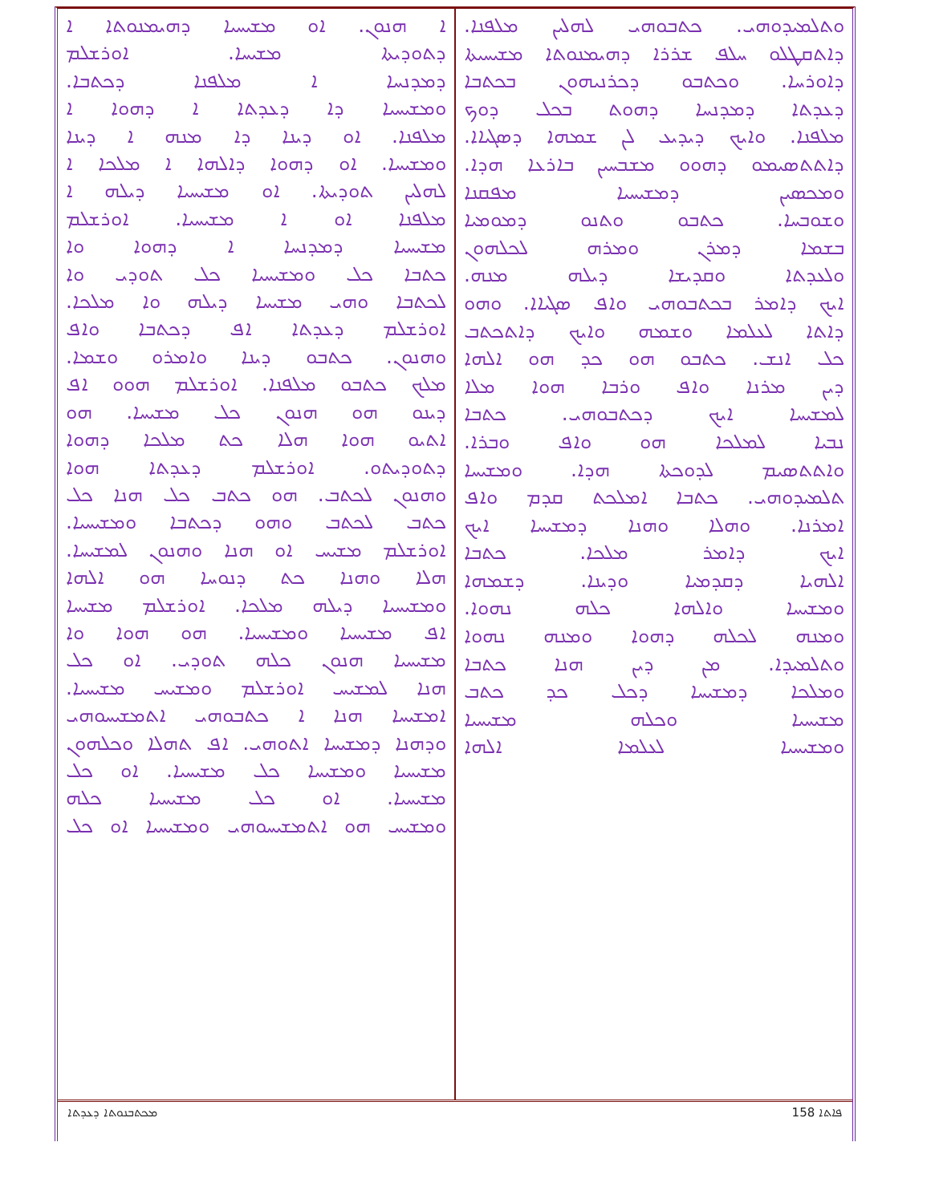ܘܬܠܡܝܕܘܗܝ. ܟܬܒܘܗܝ ܠܗܠܝܢ ܡܠܦܢܐ.
ܕܐܬܩܛܠܘ ܚܠܦ ܫܪܪܐ ܕܗܝܡܢܘܬܐ ܡܫܝܚܝܬܐ
ܕܐܘܪܚܐ. ܘܟܬܒܘ ܕܟܪܢܝܗܘܢ ܒܟܬܒܐ
ܕܥܕܬܐ ܕܡܕܢܚܐ ܕܗܘܬ ܒܟܠ ܕܘܟ
ܡܠܦܢܐ. ܘܐܝܟ ܕܝܕܝܥ ܠܢ ܫܡܗܐ ܕܣܓܝܐܐ.
ܕܐܬܬܣܝܡܘ ܕܗܘܘ ܡܫܒܚܝܢ ܒܐܪܥܐ ܗܕܐ.
ܘܡܟܣܝܢ ܕܡܫܝܚܝܐ ܡܦܩܢܐ
ܘܫܘܒܚܐ. ܟܬܒܘ ܘܬܢܘ ܕܡܘܡܝܐ
ܒܫܡܐ ܕܡܪܢ ܘܡܪܗ ܠܟܠܗܘܢ
ܘܠܥܕܬܐ ܘܩܕܝܫܐ ܕܝܠܗ ܡܢܗ.
ܐܝܟ ܕܐܡܪ ܒܟܬܒܘܗܝ ܘܐܦ ܣܓܝܐܐ. ܘܗܘ
ܕܐܬܐ ܠܥܠܡܐ ܘܫܡܗ ܘܐܝܟ ܕܐܬܟܬܒ
ܟܠ ܐܢܫ. ܟܬܒܘ ܗܘ ܟܕ ܗܘ ܐܠܗܐ
ܕܝܢ ܡܪܢܐ ܘܐܦ ܘܪܒܐ ܗܘܐ ܡܠܐ
ܠܡܫܝܚܐ ܐܝܟ ܕܟܬܒܘܗܝ. ܟܬܒܐ
ܢܒܝܐ ܠܡܠܟܐ ܗܘ ܘܐܦ ܘܒܪܐ.
ܘܐܬܬܣܝܡ ܠܕܘܟܬܐ ܗܕܐ. ܘܡܫܝܚܐ
ܬܠܡܝܕܘܗܝ. ܟܬܒܐ ܐܡܠܟܬ ܩܕܡ ܘܐܦ
ܐܡܪܢܐ. ܘܗܠܐ ܘܗܢܐ ܕܡܫܝܚܐ ܐܝܟ
ܐܝܟ ܕܐܡܪ ܡܠܟܐ. ܟܬܒܐ
ܐܠܗܝܐ ܕܩܕܡܝܐ ܘܕܝܢܐ. ܕܫܡܗܐ
ܘܡܫܝܚܐ ܘܐܠܗܐ ܟܠܗ ܢܗܘܐ.
ܘܡܢܗ ܠܟܠܗ ܕܗܘܐ ܘܡܢܗ ܢܗܘܐ
ܘܬܠܡܝܕܐ. ܡܢ ܕܝܢ ܗܢܐ ܟܬܒܐ
ܘܡܠܟܐ ܕܡܫܝܚܐ ܕܟܠ ܟܕ ܟܬܒ
ܡܫܝܚܝܐ ܘܟܠܗ ܡܫܝܚܝܐ
ܘܡܫܝܚܝܐ ܠܥܠܡܐ ܐܠܗܐ
ܐ ܗܢܘܢ. ܐܘ ܡܫܝܚܝܐ ܕܗܝܡܢܘܬܐ ܐ
ܕܬܘܕܝܬܐ ܡܫܝܚܐ. ܐܘܪܫܠܡ
ܕܡܕܢܚܐ ܐ ܡܠܦܢܐ ܕܟܬܒܐ.
ܘܡܫܝܚܝܐ ܕܐ ܕܥܕܬܐ ܐ ܕܗܘܐ ܐ
ܡܠܦܢܐ. ܐܘ ܕܝܢܐ ܕܐ ܡܢܗ ܐ ܕܝܢܐ
ܘܡܫܝܚܐ. ܐܘ ܕܗܘܐ ܕܐܠܗܐ ܐ ܡܠܟܐ ܐ
ܠܗܠܝܢ ܬܘܕܝܬܐ. ܐܘ ܡܫܝܚܝܐ ܕܝܠܗ ܐ
ܡܠܦܢܐ ܐܘ ܐ ܡܫܝܚܝܐ. ܐܘܪܫܠܡ
ܡܫܝܚܝܐ ܕܡܕܢܚܐ ܐ ܕܗܘܐ ܘܐ
ܟܬܒܐ ܟܠ ܘܡܫܝܚܝܐ ܟܠ ܬܘܕܝ ܘܐ
ܠܟܬܒܐ ܘܗܝ ܡܫܝܚܐ ܕܝܠܗ ܘܐ ܡܠܟܐ.
ܐܘܪܫܠܡ ܕܥܕܬܐ ܐܦ ܕܟܬܒܐ ܘܐܦ
ܘܗܢܘܢ. ܟܬܒܘ ܕܝܢܐ ܘܐܡܪܘ ܘܫܡܐ.
ܡܠܟ ܟܬܒܘ ܡܠܦܢܐ. ܐܘܪܫܠܡ ܗܘܘ ܐܦ
ܕܝܢܘ ܗܘ ܗܢܘܢ ܟܠ ܡܫܝܚܐ. ܗܘ
ܐܬܝܘ ܗܘܐ ܗܠܐ ܟܬ ܡܠܟܐ ܕܗܘܐ
ܕܬܘܕܝܬܘ. ܐܘܪܫܠܡ ܕܥܕܬܐ ܗܘܐ
ܘܗܢܘܢ ܠܟܬܒ. ܗܘ ܟܬܒ ܟܠ ܗܢܐ ܟܠ
ܟܬܒ ܠܟܬܒ ܘܗܘ ܕܟܬܒܐ ܘܡܫܝܚܝܐ.
ܐܘܪܫܠܡ ܡܫܝܚ ܐܘ ܗܢܐ ܘܗܢܘܢ ܠܡܫܝܚܐ.
ܗܠܐ ܘܗܢܐ ܟܬ ܕܢܘܚܐ ܗܘ ܐܠܗܐ
ܘܡܫܝܚܝܐ ܕܝܠܗ ܡܠܟܐ. ܐܘܪܫܠܡ ܡܫܝܚܐ
ܐܦ ܡܫܝܚܝܐ ܘܡܫܝܚܝܐ. ܗܘ ܗܘܐ ܘܐ
ܡܫܝܚܝܐ ܗܢܘܢ ܟܠܗ ܬܘܕܝ. ܐܘ ܟܠ
ܗܢܐ ܠܡܫܝܚ ܐܘܪܫܠܡ ܘܡܫܝܚ ܡܫܝܚܝܐ.
ܐܡܫܝܚܐ ܗܢܐ ܐ ܟܬܒܘܗܝ ܐܬܡܫܝܚܘܗܝ
ܘܕܗܢܐ ܕܡܫܝܚܐ ܐܬܘܗܝ. ܐܦ ܬܗܠܐ ܘܟܠܗܘܢ
ܡܫܝܚܝܐ ܘܡܫܝܚܐ ܟܠ ܡܫܝܚܝܐ. ܐܘ ܟܠ
ܡܫܝܚܝܐ. ܐܘ ܟܠ ܡܫܝܚܝܐ ܟܠܗ
ܘܡܫܝܚ ܗܘ ܐܬܡܫܝܚܘܗܝ ܘܡܫܝܚܝܐ ܐܘ ܟܠ
ܡܟܬܒܢܘܬܐ ܕܥܕܬܐ 158 ܦܐܬܐ